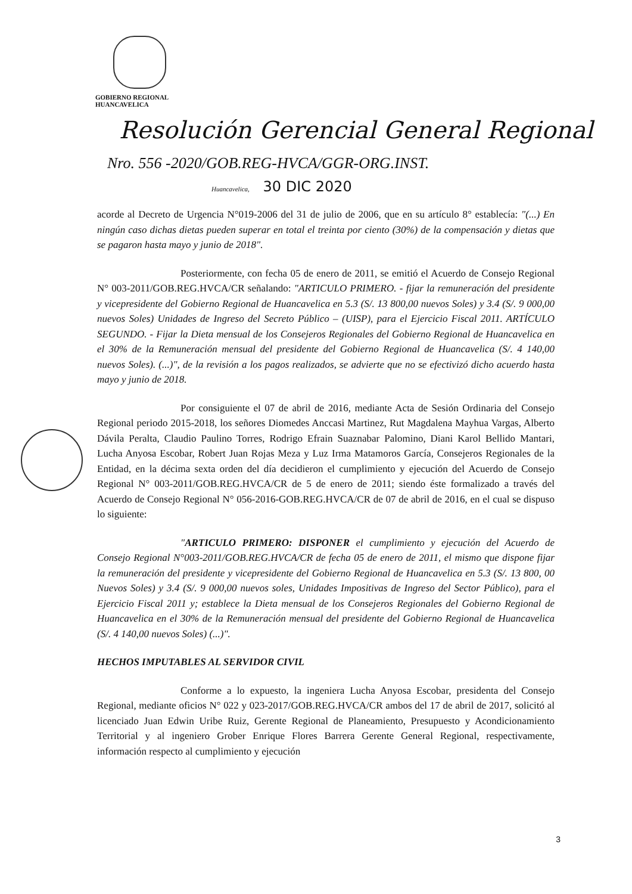GOBIERNO REGIONAL
HUANCAVELICA
Resolución Gerencial General Regional
Nro. 556 -2020/GOB.REG-HVCA/GGR-ORG.INST.
Huancavelica, 30 DIC 2020
acorde al Decreto de Urgencia N°019-2006 del 31 de julio de 2006, que en su artículo 8° establecía: "(...) En ningún caso dichas dietas pueden superar en total el treinta por ciento (30%) de la compensación y dietas que se pagaron hasta mayo y junio de 2018".
Posteriormente, con fecha 05 de enero de 2011, se emitió el Acuerdo de Consejo Regional N° 003-2011/GOB.REG.HVCA/CR señalando: "ARTICULO PRIMERO. - fijar la remuneración del presidente y vicepresidente del Gobierno Regional de Huancavelica en 5.3 (S/. 13 800,00 nuevos Soles) y 3.4 (S/. 9 000,00 nuevos Soles) Unidades de Ingreso del Secreto Público – (UISP), para el Ejercicio Fiscal 2011. ARTÍCULO SEGUNDO. - Fijar la Dieta mensual de los Consejeros Regionales del Gobierno Regional de Huancavelica en el 30% de la Remuneración mensual del presidente del Gobierno Regional de Huancavelica (S/. 4 140,00 nuevos Soles). (...)", de la revisión a los pagos realizados, se advierte que no se efectivizó dicho acuerdo hasta mayo y junio de 2018.
Por consiguiente el 07 de abril de 2016, mediante Acta de Sesión Ordinaria del Consejo Regional periodo 2015-2018, los señores Diomedes Anccasi Martinez, Rut Magdalena Mayhua Vargas, Alberto Dávila Peralta, Claudio Paulino Torres, Rodrigo Efrain Suaznabar Palomino, Diani Karol Bellido Mantari, Lucha Anyosa Escobar, Robert Juan Rojas Meza y Luz Irma Matamoros García, Consejeros Regionales de la Entidad, en la décima sexta orden del día decidieron el cumplimiento y ejecución del Acuerdo de Consejo Regional N° 003-2011/GOB.REG.HVCA/CR de 5 de enero de 2011; siendo éste formalizado a través del Acuerdo de Consejo Regional N° 056-2016-GOB.REG.HVCA/CR de 07 de abril de 2016, en el cual se dispuso lo siguiente:
"ARTICULO PRIMERO: DISPONER el cumplimiento y ejecución del Acuerdo de Consejo Regional N°003-2011/GOB.REG.HVCA/CR de fecha 05 de enero de 2011, el mismo que dispone fijar la remuneración del presidente y vicepresidente del Gobierno Regional de Huancavelica en 5.3 (S/. 13 800, 00 Nuevos Soles) y 3.4 (S/. 9 000,00 nuevos soles, Unidades Impositivas de Ingreso del Sector Público), para el Ejercicio Fiscal 2011 y; establece la Dieta mensual de los Consejeros Regionales del Gobierno Regional de Huancavelica en el 30% de la Remuneración mensual del presidente del Gobierno Regional de Huancavelica (S/. 4 140,00 nuevos Soles) (...)".
HECHOS IMPUTABLES AL SERVIDOR CIVIL
Conforme a lo expuesto, la ingeniera Lucha Anyosa Escobar, presidenta del Consejo Regional, mediante oficios N° 022 y 023-2017/GOB.REG.HVCA/CR ambos del 17 de abril de 2017, solicitó al licenciado Juan Edwin Uribe Ruiz, Gerente Regional de Planeamiento, Presupuesto y Acondicionamiento Territorial y al ingeniero Grober Enrique Flores Barrera Gerente General Regional, respectivamente, información respecto al cumplimiento y ejecución
3